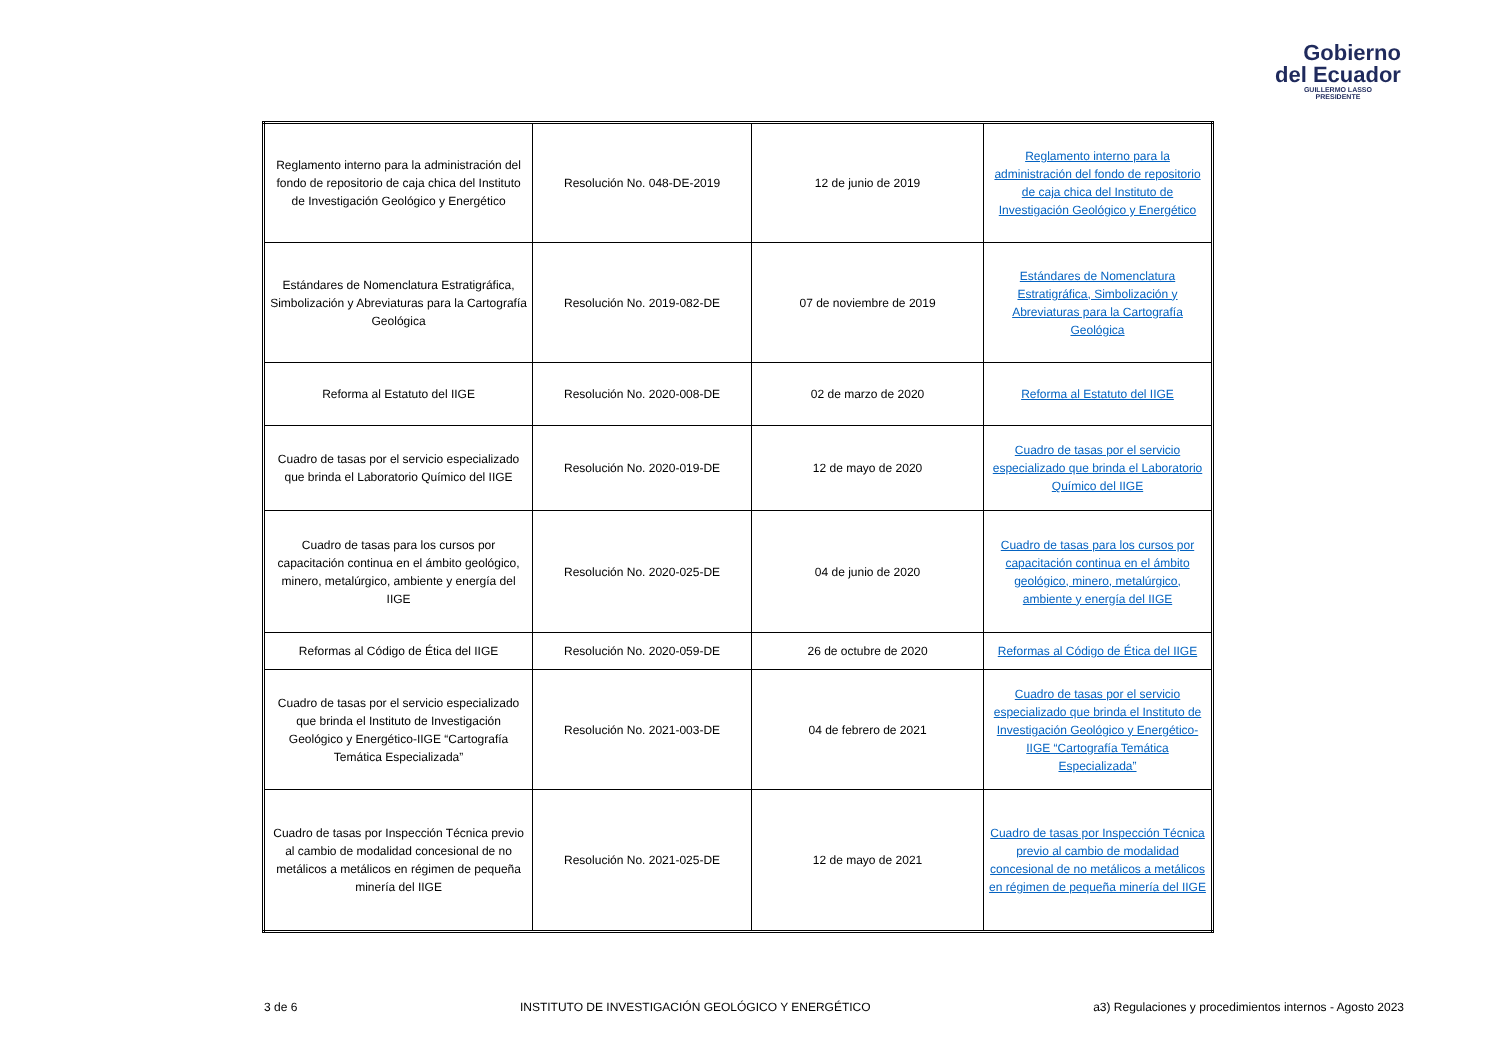Gobierno
del Ecuador
GUILLERMO LASSO
PRESIDENTE
| Reglamento interno para la administración del fondo de repositorio de caja chica del Instituto de Investigación Geológico y Energético | Resolución No. 048-DE-2019 | 12 de junio de 2019 | Reglamento interno para la administración del fondo de repositorio de caja chica del Instituto de Investigación Geológico y Energético |
| Estándares de Nomenclatura Estratigráfica, Simbolización y Abreviaturas para la Cartografía Geológica | Resolución No. 2019-082-DE | 07 de noviembre de 2019 | Estándares de Nomenclatura Estratigráfica, Simbolización y Abreviaturas para la Cartografía Geológica |
| Reforma al Estatuto del IIGE | Resolución No. 2020-008-DE | 02 de marzo de 2020 | Reforma al Estatuto del IIGE |
| Cuadro de tasas por el servicio especializado que brinda el Laboratorio Químico del IIGE | Resolución No. 2020-019-DE | 12 de mayo de 2020 | Cuadro de tasas por el servicio especializado que brinda el Laboratorio Químico del IIGE |
| Cuadro de tasas para los cursos por capacitación continua en el ámbito geológico, minero, metalúrgico, ambiente y energía del IIGE | Resolución No. 2020-025-DE | 04 de junio de 2020 | Cuadro de tasas para los cursos por capacitación continua en el ámbito geológico, minero, metalúrgico, ambiente y energía del IIGE |
| Reformas al Código de Ética del IIGE | Resolución No. 2020-059-DE | 26 de octubre de 2020 | Reformas al Código de Ética del IIGE |
| Cuadro de tasas por el servicio especializado que brinda el Instituto de Investigación Geológico y Energético-IIGE “Cartografía Temática Especializada” | Resolución No. 2021-003-DE | 04 de febrero de 2021 | Cuadro de tasas por el servicio especializado que brinda el Instituto de Investigación Geológico y Energético-IIGE “Cartografía Temática Especializada” |
| Cuadro de tasas por Inspección Técnica previo al cambio de modalidad concesional de no metálicos a metálicos en régimen de pequeña minería del IIGE | Resolución No. 2021-025-DE | 12 de mayo de 2021 | Cuadro de tasas por Inspección Técnica previo al cambio de modalidad concesional de no metálicos a metálicos en régimen de pequeña minería del IIGE |
3 de 6 INSTITUTO DE INVESTIGACIÓN GEOLÓGICO Y ENERGÉTICO a3) Regulaciones y procedimientos internos - Agosto 2023